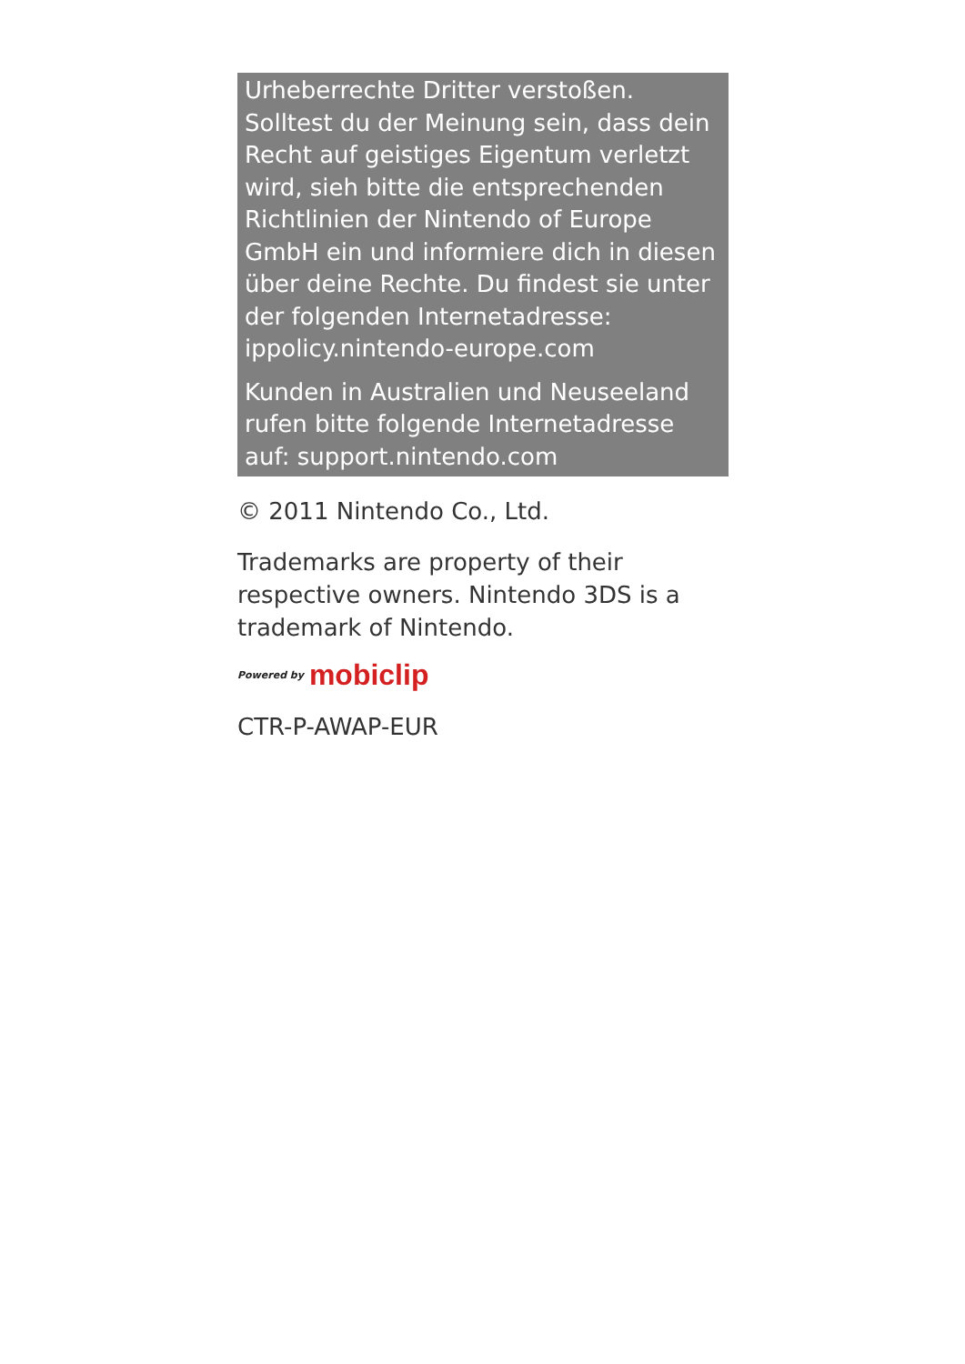Urheberrechte Dritter verstoßen. Solltest du der Meinung sein, dass dein Recht auf geistiges Eigentum verletzt wird, sieh bitte die entsprechenden Richtlinien der Nintendo of Europe GmbH ein und informiere dich in diesen über deine Rechte. Du findest sie unter der folgenden Internetadresse: ippolicy.nintendo-europe.com
Kunden in Australien und Neuseeland rufen bitte folgende Internetadresse auf: support.nintendo.com
© 2011 Nintendo Co., Ltd.
Trademarks are property of their respective owners. Nintendo 3DS is a trademark of Nintendo.
Powered by mobiclip
CTR-P-AWAP-EUR